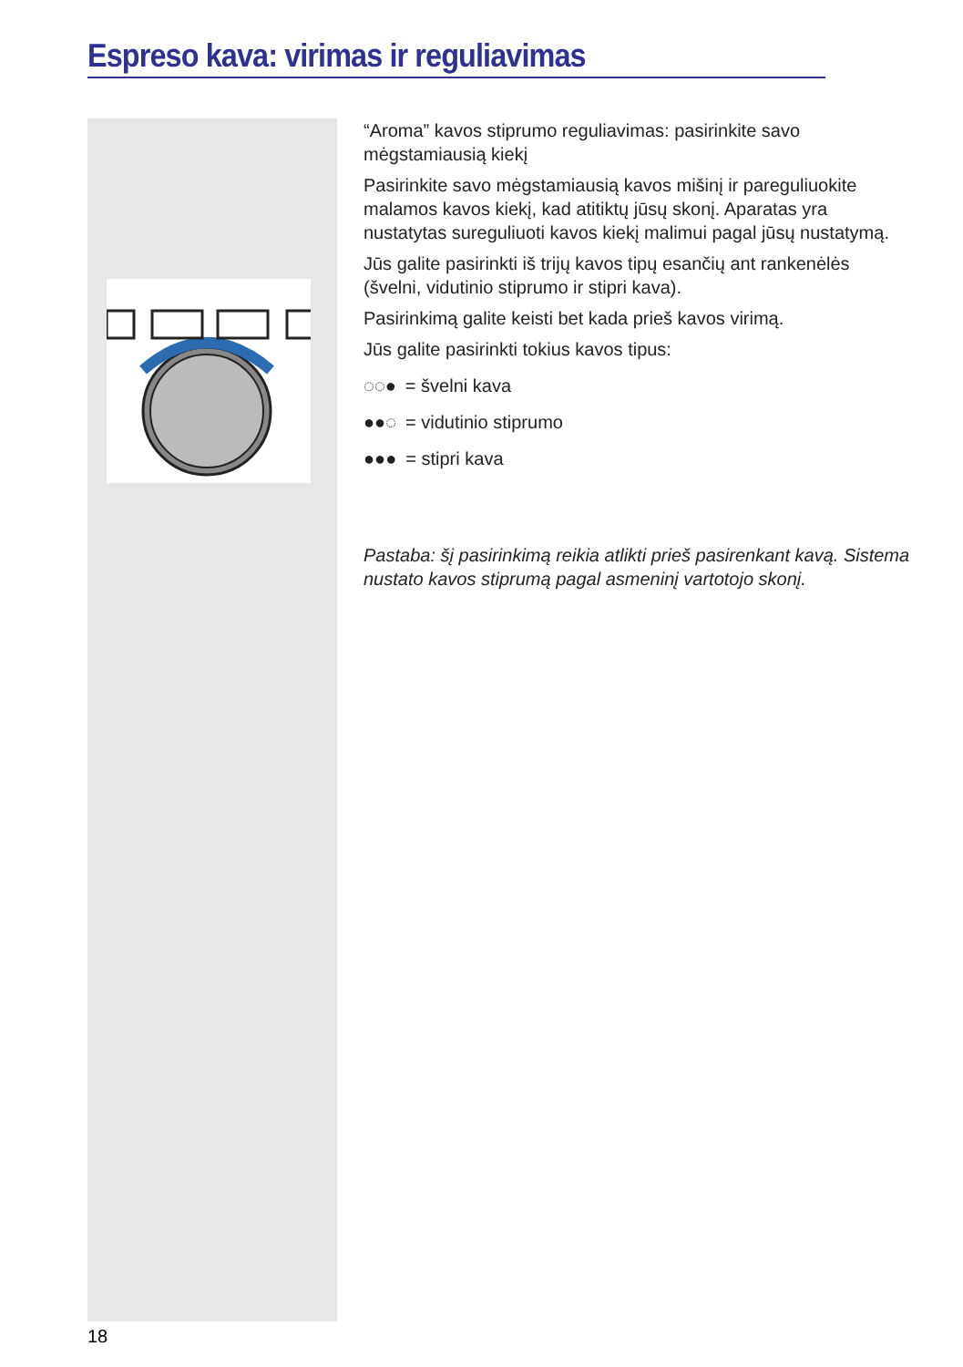Espreso kava: virimas ir reguliavimas
“Aroma” kavos stiprumo reguliavimas: pasirinkite savo mėgstamiausią kiekį
Pasirinkite savo mėgstamiausią kavos mišinį ir pareguliuokite malamos kavos kiekį, kad atitiktų jūsų skonį. Aparatas yra nustatytas sureguliuoti kavos kiekį malimui pagal jūsų nustatymą.
Jūs galite pasirinkti iš trijų kavos tipų esančių ant rankenėlės (švelni, vidutinio stiprumo ir stipri kava).
Pasirinkimą galite keisti bet kada prieš kavos virimą.
Jūs galite pasirinkti tokius kavos tipus:
◌◌● = švelni kava
●●◌ = vidutinio stiprumo
●●● = stipri kava
Pastaba: šį pasirinkimą reikia atlikti prieš pasirenkant kavą. Sistema nustato kavos stiprumą pagal asmeninį vartotojo skonį.
18